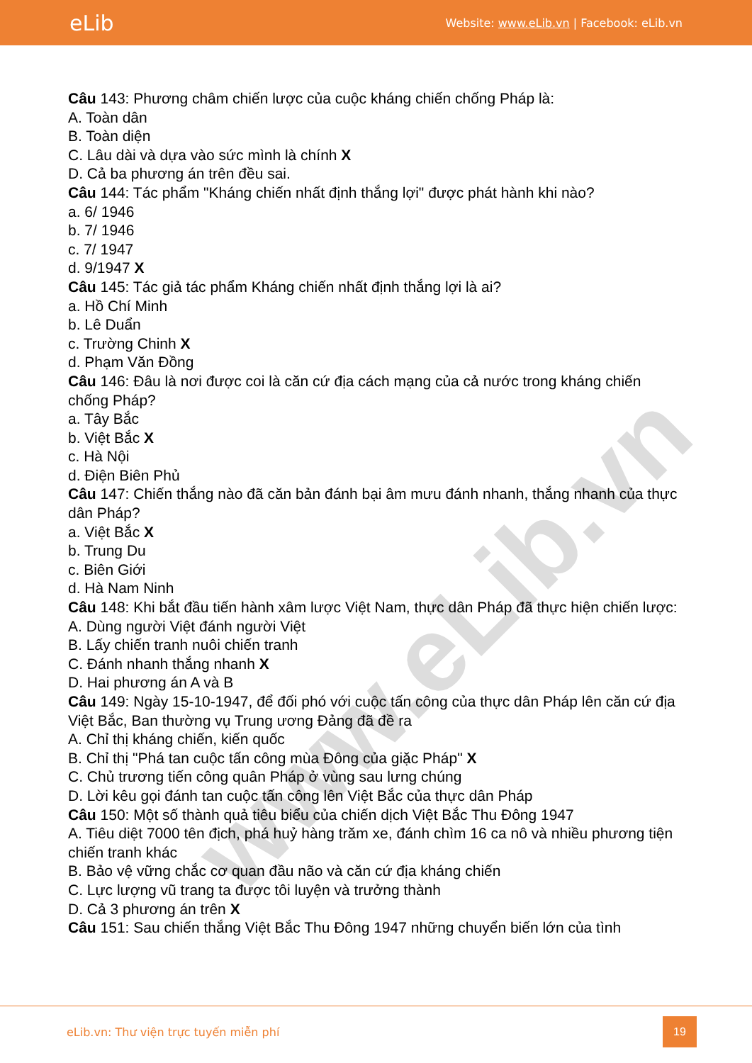eLib
Website: www.eLib.vn | Facebook: eLib.vn
www.eLib.vn
Câu 143: Phương châm chiến lược của cuộc kháng chiến chống Pháp là:
A. Toàn dân
B. Toàn diện
C. Lâu dài và dựa vào sức mình là chính X
D. Cả ba phương án trên đều sai.
Câu 144: Tác phẩm "Kháng chiến nhất định thắng lợi" được phát hành khi nào?
a. 6/ 1946
b. 7/ 1946
c. 7/ 1947
d. 9/1947 X
Câu 145: Tác giả tác phẩm Kháng chiến nhất định thắng lợi là ai?
a. Hồ Chí Minh
b. Lê Duẩn
c. Trường Chinh X
d. Phạm Văn Đồng
Câu 146: Đâu là nơi được coi là căn cứ địa cách mạng của cả nước trong kháng chiến chống Pháp?
a. Tây Bắc
b. Việt Bắc X
c. Hà Nội
d. Điện Biên Phủ
Câu 147: Chiến thắng nào đã căn bản đánh bại âm mưu đánh nhanh, thắng nhanh của thực dân Pháp?
a. Việt Bắc X
b. Trung Du
c. Biên Giới
d. Hà Nam Ninh
Câu 148: Khi bắt đầu tiến hành xâm lược Việt Nam, thực dân Pháp đã thực hiện chiến lược:
A. Dùng người Việt đánh người Việt
B. Lấy chiến tranh nuôi chiến tranh
C. Đánh nhanh thắng nhanh X
D. Hai phương án A và B
Câu 149: Ngày 15-10-1947, để đối phó với cuộc tấn công của thực dân Pháp lên căn cứ địa Việt Bắc, Ban thường vụ Trung ương Đảng đã đề ra
A. Chỉ thị kháng chiến, kiến quốc
B. Chỉ thị "Phá tan cuộc tấn công mùa Đông của giặc Pháp" X
C. Chủ trương tiến công quân Pháp ở vùng sau lưng chúng
D. Lời kêu gọi đánh tan cuộc tấn công lên Việt Bắc của thực dân Pháp
Câu 150: Một số thành quả tiêu biểu của chiến dịch Việt Bắc Thu Đông 1947
A. Tiêu diệt 7000 tên địch, phá huỷ hàng trăm xe, đánh chìm 16 ca nô và nhiều phương tiện chiến tranh khác
B. Bảo vệ vững chắc cơ quan đầu não và căn cứ địa kháng chiến
C. Lực lượng vũ trang ta được tôi luyện và trưởng thành
D. Cả 3 phương án trên X
Câu 151: Sau chiến thắng Việt Bắc Thu Đông 1947 những chuyển biến lớn của tình
eLib.vn: Thư viện trực tuyến miễn phí
19